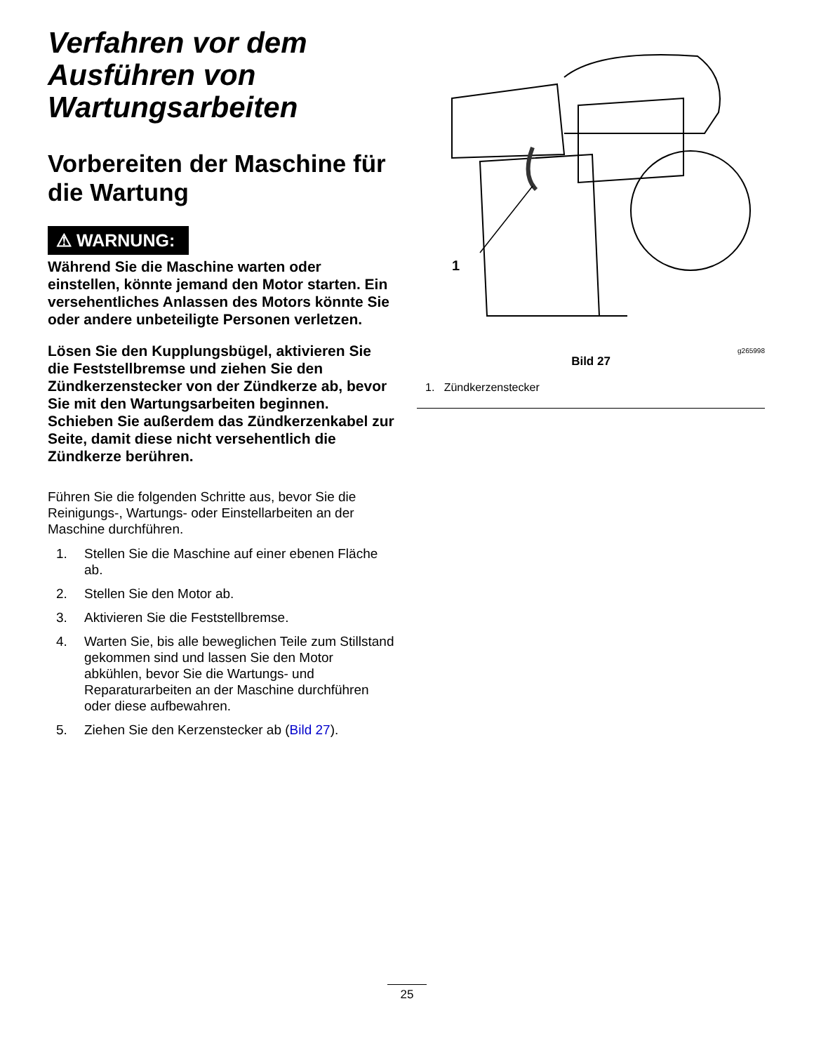Verfahren vor dem Ausführen von Wartungsarbeiten
Vorbereiten der Maschine für die Wartung
⚠ WARNUNG:
Während Sie die Maschine warten oder einstellen, könnte jemand den Motor starten. Ein versehentliches Anlassen des Motors könnte Sie oder andere unbeteiligte Personen verletzen.
Lösen Sie den Kupplungsbügel, aktivieren Sie die Feststellbremse und ziehen Sie den Zündkerzenstecker von der Zündkerze ab, bevor Sie mit den Wartungsarbeiten beginnen. Schieben Sie außerdem das Zündkerzenkabel zur Seite, damit diese nicht versehentlich die Zündkerze berühren.
Führen Sie die folgenden Schritte aus, bevor Sie die Reinigungs-, Wartungs- oder Einstellarbeiten an der Maschine durchführen.
1. Stellen Sie die Maschine auf einer ebenen Fläche ab.
2. Stellen Sie den Motor ab.
3. Aktivieren Sie die Feststellbremse.
4. Warten Sie, bis alle beweglichen Teile zum Stillstand gekommen sind und lassen Sie den Motor abkühlen, bevor Sie die Wartungs- und Reparaturarbeiten an der Maschine durchführen oder diese aufbewahren.
5. Ziehen Sie den Kerzenstecker ab (Bild 27).
1
g265998
Bild 27
1. Zündkerzenstecker
25